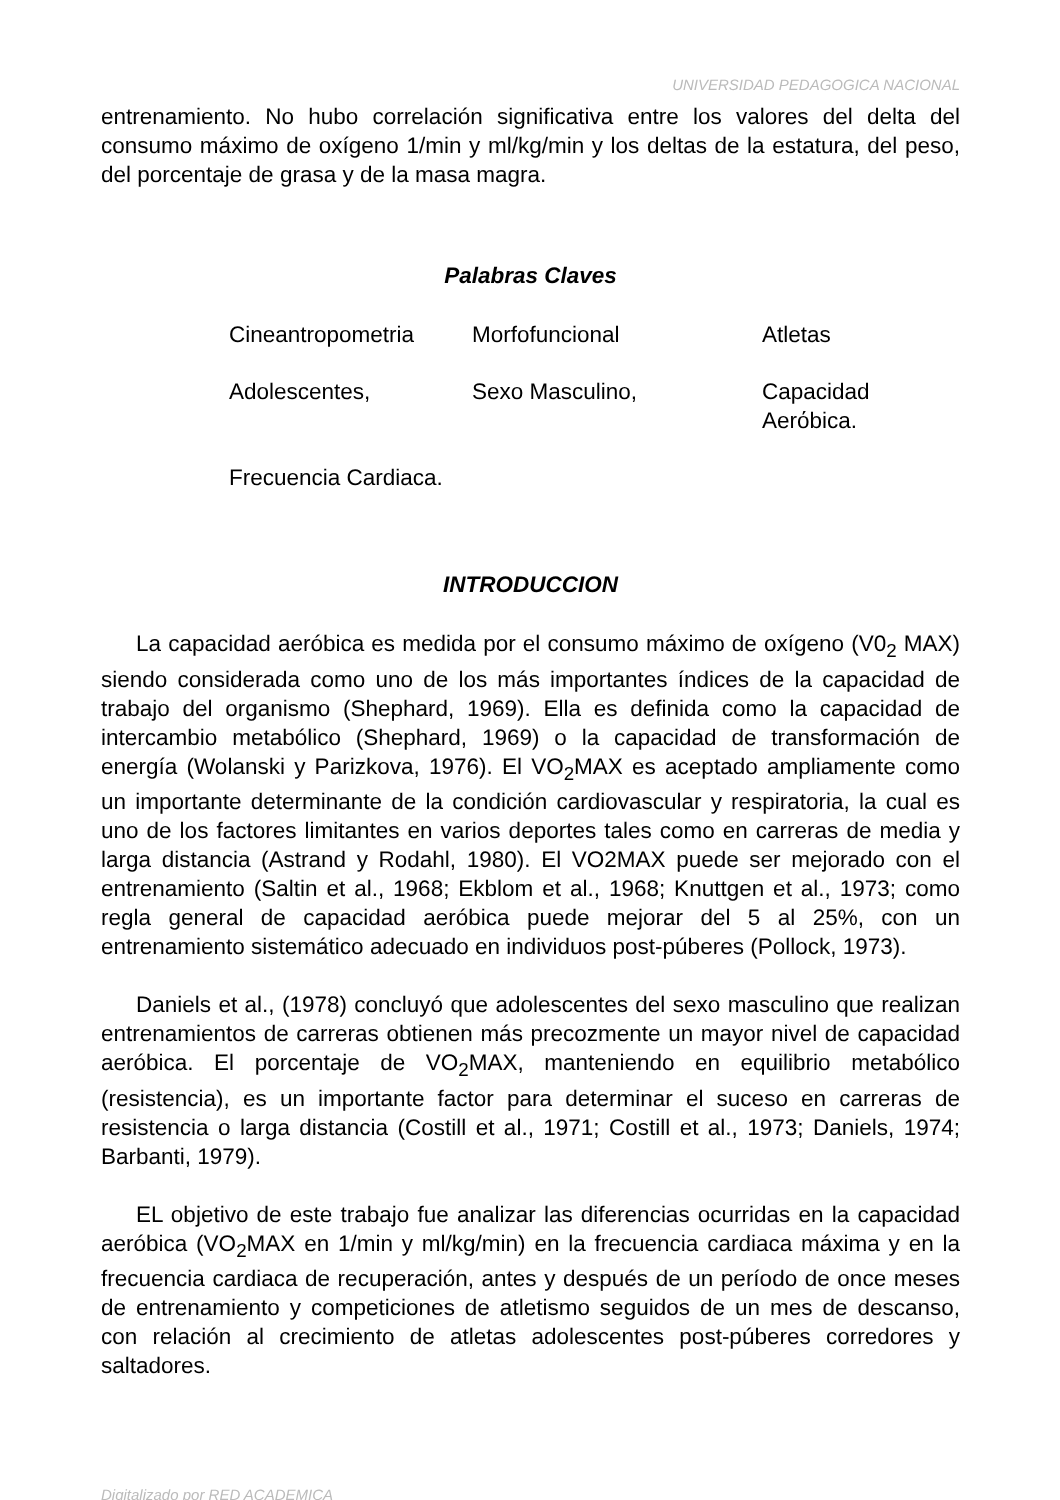UNIVERSIDAD PEDAGOGICA NACIONAL
entrenamiento. No hubo correlación significativa entre los valores del delta del consumo máximo de oxígeno 1/min y ml/kg/min y los deltas de la estatura, del peso, del porcentaje de grasa y de la masa magra.
Palabras Claves
| Cineantropometria | Morfofuncional | Atletas |
| Adolescentes, | Sexo Masculino, | Capacidad Aerόbica. |
| Frecuencia Cardiaca. | | |
INTRODUCCION
La capacidad aeróbica es medida por el consumo máximo de oxígeno (V0<sub>2</sub> MAX) siendo considerada como uno de los más importantes índices de la capacidad de trabajo del organismo (Shephard, 1969). Ella es definida como la capacidad de intercambio metabólico (Shephard, 1969) o la capacidad de transformación de energía (Wolanski y Parizkova, 1976). El VO<sub>2</sub>MAX es aceptado ampliamente como un importante determinante de la condición cardiovascular y respiratoria, la cual es uno de los factores limitantes en varios deportes tales como en carreras de media y larga distancia (Astrand y Rodahl, 1980). El VO2MAX puede ser mejorado con el entrenamiento (Saltin et al., 1968; Ekblom et al., 1968; Knuttgen et al., 1973; como regla general de capacidad aeróbica puede mejorar del 5 al 25%, con un entrenamiento sistemático adecuado en individuos post-púberes (Pollock, 1973).
Daniels et al., (1978) concluyó que adolescentes del sexo masculino que realizan entrenamientos de carreras obtienen más precozmente un mayor nivel de capacidad aeróbica. El porcentaje de VO<sub>2</sub>MAX, manteniendo en equilibrio metabólico (resistencia), es un importante factor para determinar el suceso en carreras de resistencia o larga distancia (Costill et al., 1971; Costill et al., 1973; Daniels, 1974; Barbanti, 1979).
EL objetivo de este trabajo fue analizar las diferencias ocurridas en la capacidad aeróbica (VO<sub>2</sub>MAX en 1/min y ml/kg/min) en la frecuencia cardiaca máxima y en la frecuencia cardiaca de recuperación, antes y después de un período de once meses de entrenamiento y competiciones de atletismo seguidos de un mes de descanso, con relación al crecimiento de atletas adolescentes post-púberes corredores y saltadores.
Digitalizado por RED ACADEMICA